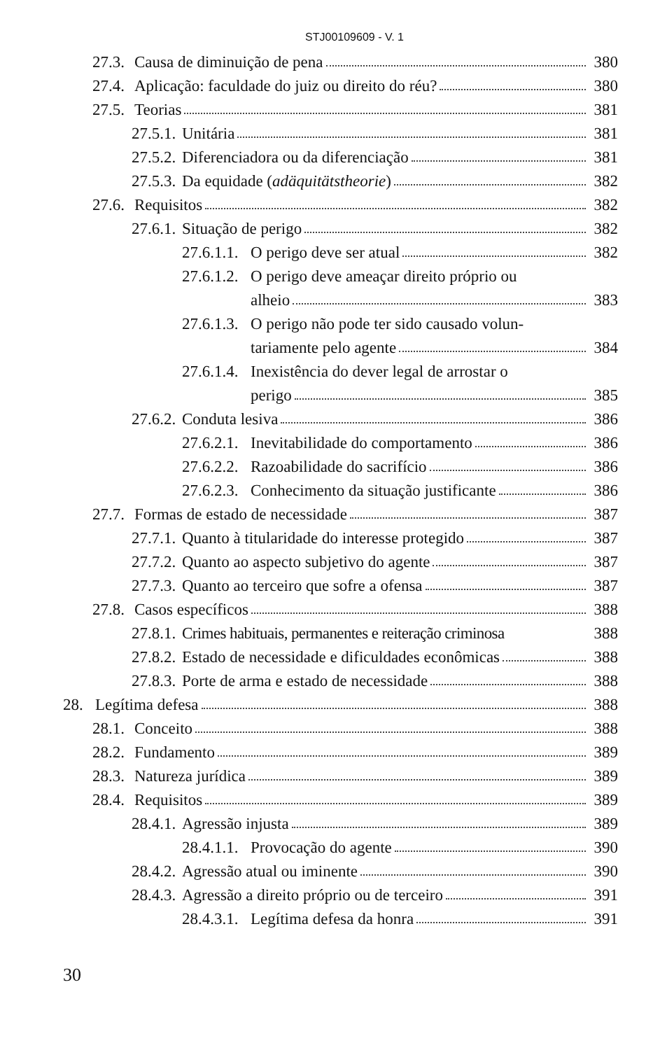STJ00109609 - V. 1
27.3. Causa de diminuição de pena 380
27.4. Aplicação: faculdade do juiz ou direito do réu? 380
27.5. Teorias 381
27.5.1. Unitária 381
27.5.2. Diferenciadora ou da diferenciação 381
27.5.3. Da equidade (adäquitätstheorie) 382
27.6. Requisitos 382
27.6.1. Situação de perigo 382
27.6.1.1. O perigo deve ser atual 382
27.6.1.2. O perigo deve ameaçar direito próprio ou
alheio 383
27.6.1.3. O perigo não pode ter sido causado volun-
tariamente pelo agente 384
27.6.1.4. Inexistência do dever legal de arrostar o
perigo 385
27.6.2. Conduta lesiva 386
27.6.2.1. Inevitabilidade do comportamento 386
27.6.2.2. Razoabilidade do sacrifício 386
27.6.2.3. Conhecimento da situação justificante 386
27.7. Formas de estado de necessidade 387
27.7.1. Quanto à titularidade do interesse protegido 387
27.7.2. Quanto ao aspecto subjetivo do agente 387
27.7.3. Quanto ao terceiro que sofre a ofensa 387
27.8. Casos específicos 388
27.8.1. Crimes habituais, permanentes e reiteração criminosa 388
27.8.2. Estado de necessidade e dificuldades econômicas 388
27.8.3. Porte de arma e estado de necessidade 388
28. Legítima defesa 388
28.1. Conceito 388
28.2. Fundamento 389
28.3. Natureza jurídica 389
28.4. Requisitos 389
28.4.1. Agressão injusta 389
28.4.1.1. Provocação do agente 390
28.4.2. Agressão atual ou iminente 390
28.4.3. Agressão a direito próprio ou de terceiro 391
28.4.3.1. Legítima defesa da honra 391
30